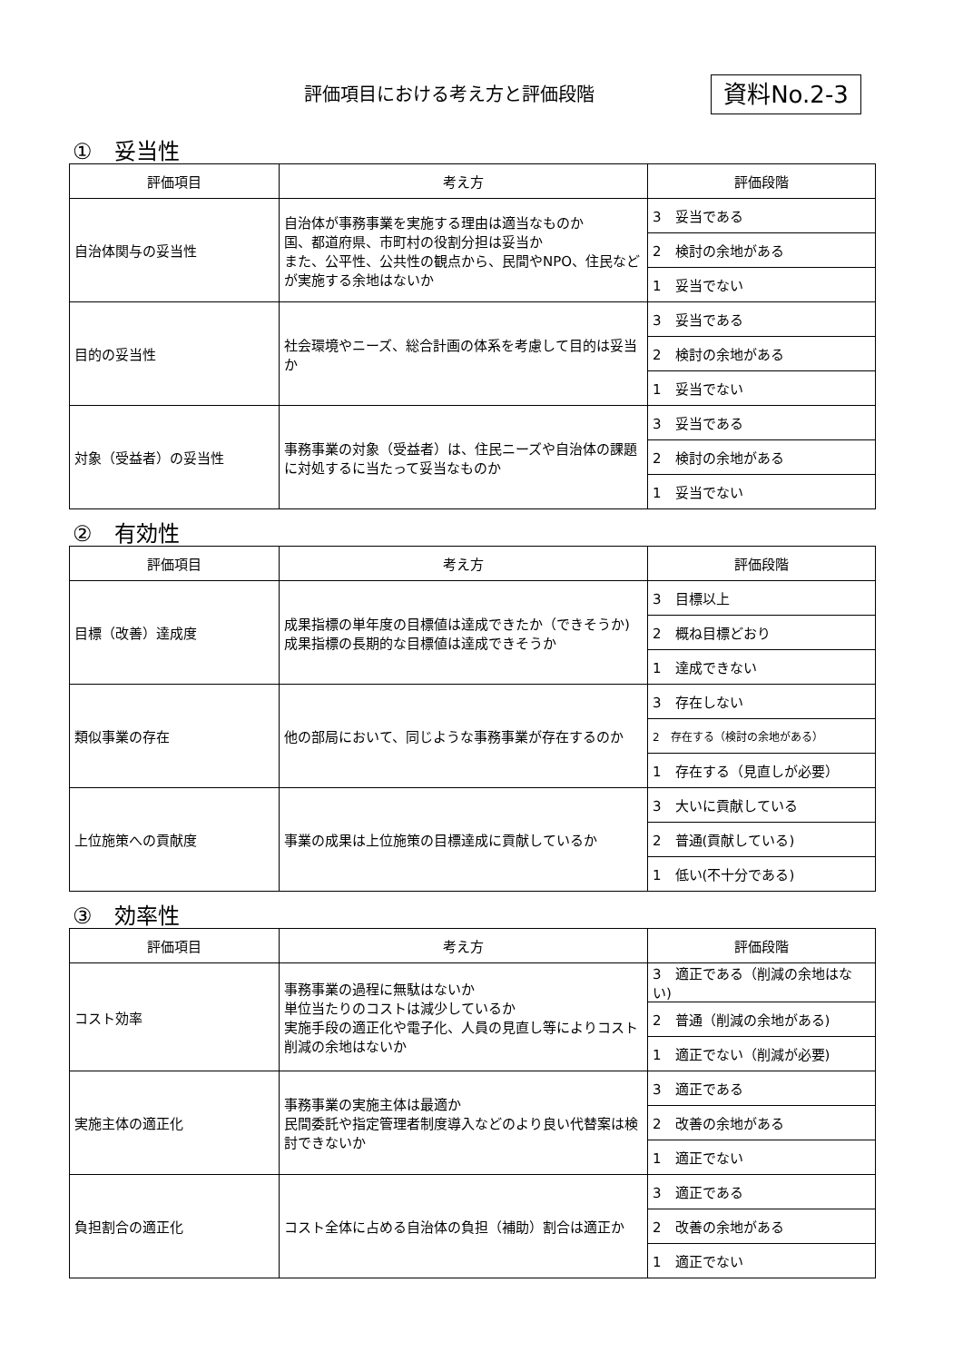評価項目における考え方と評価段階 資料No.2-3
①　妥当性
| 評価項目 | 考え方 | 評価段階 |
| --- | --- | --- |
| 自治体関与の妥当性 | 自治体が事務事業を実施する理由は適当なものか 国、都道府県、市町村の役割分担は妥当か また、公平性、公共性の観点から、民間やNPO、住民などが実施する余地はないか | 3 妥当である |
| | | 2 検討の余地がある |
| | | 1 妥当でない |
| 目的の妥当性 | 社会環境やニーズ、総合計画の体系を考慮して目的は妥当か | 3 妥当である |
| | | 2 検討の余地がある |
| | | 1 妥当でない |
| 対象（受益者）の妥当性 | 事務事業の対象（受益者）は、住民ニーズや自治体の課題に対処するに当たって妥当なものか | 3 妥当である |
| | | 2 検討の余地がある |
| | | 1 妥当でない |
②　有効性
| 評価項目 | 考え方 | 評価段階 |
| --- | --- | --- |
| 目標（改善）達成度 | 成果指標の単年度の目標値は達成できたか（できそうか) 成果指標の長期的な目標値は達成できそうか | 3 目標以上 |
| | | 2 概ね目標どおり |
| | | 1 達成できない |
| 類似事業の存在 | 他の部局において、同じような事務事業が存在するのか | 3 存在しない |
| | | 2 存在する（検討の余地がある） |
| | | 1 存在する（見直しが必要） |
| 上位施策への貢献度 | 事業の成果は上位施策の目標達成に貢献しているか | 3 大いに貢献している |
| | | 2 普通(貢献している) |
| | | 1 低い(不十分である) |
③　効率性
| 評価項目 | 考え方 | 評価段階 |
| --- | --- | --- |
| コスト効率 | 事務事業の過程に無駄はないか 単位当たりのコストは減少しているか 実施手段の適正化や電子化、人員の見直し等によりコスト削減の余地はないか | 3 適正である（削減の余地はない) |
| | | 2 普通（削減の余地がある) |
| | | 1 適正でない（削減が必要) |
| 実施主体の適正化 | 事務事業の実施主体は最適か 民間委託や指定管理者制度導入などのより良い代替案は検討できないか | 3 適正である |
| | | 2 改善の余地がある |
| | | 1 適正でない |
| 負担割合の適正化 | コスト全体に占める自治体の負担（補助）割合は適正か | 3 適正である |
| | | 2 改善の余地がある |
| | | 1 適正でない |